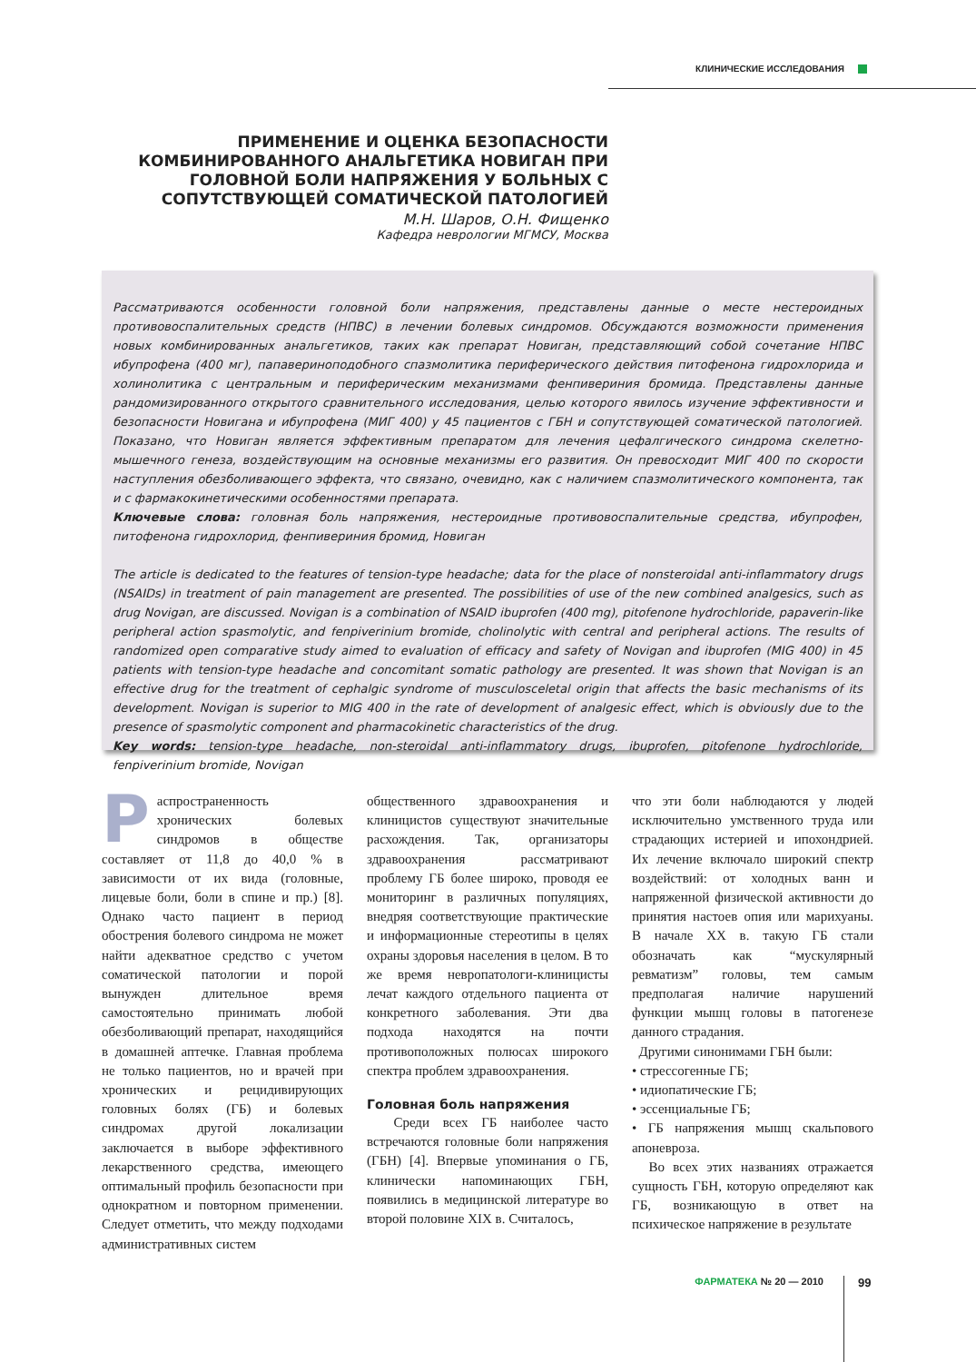КЛИНИЧЕСКИЕ ИССЛЕДОВАНИЯ
ПРИМЕНЕНИЕ И ОЦЕНКА БЕЗОПАСНОСТИ КОМБИНИРОВАННОГО АНАЛЬГЕТИКА НОВИГАН ПРИ ГОЛОВНОЙ БОЛИ НАПРЯЖЕНИЯ У БОЛЬНЫХ С СОПУТСТВУЮЩЕЙ СОМАТИЧЕСКОЙ ПАТОЛОГИЕЙ
М.Н. Шаров, О.Н. Фищенко
Кафедра неврологии МГМСУ, Москва
Рассматриваются особенности головной боли напряжения, представлены данные о месте нестероидных противовоспалительных средств (НПВС) в лечении болевых синдромов. Обсуждаются возможности применения новых комбинированных анальгетиков, таких как препарат Новиган, представляющий собой сочетание НПВС ибупрофена (400 мг), папавериноподобного спазмолитика периферического действия питофенона гидрохлорида и холинолитика с центральным и периферическим механизмами фенпивериния бромида. Представлены данные рандомизированного открытого сравнительного исследования, целью которого явилось изучение эффективности и безопасности Новигана и ибупрофена (МИГ 400) у 45 пациентов с ГБН и сопутствующей соматической патологией. Показано, что Новиган является эффективным препаратом для лечения цефалгического синдрома скелетно-мышечного генеза, воздействующим на основные механизмы его развития. Он превосходит МИГ 400 по скорости наступления обезболивающего эффекта, что связано, очевидно, как с наличием спазмолитического компонента, так и с фармакокинетическими особенностями препарата.
Ключевые слова: головная боль напряжения, нестероидные противовоспалительные средства, ибупрофен, питофенона гидрохлорид, фенпивериния бромид, Новиган
The article is dedicated to the features of tension-type headache; data for the place of nonsteroidal anti-inflammatory drugs (NSAIDs) in treatment of pain management are presented. The possibilities of use of the new combined analgesics, such as drug Novigan, are discussed. Novigan is a combination of NSAID ibuprofen (400 mg), pitofenone hydrochloride, papaverin-like peripheral action spasmolytic, and fenpiverinium bromide, cholinolytic with central and peripheral actions. The results of randomized open comparative study aimed to evaluation of efficacy and safety of Novigan and ibuprofen (MIG 400) in 45 patients with tension-type headache and concomitant somatic pathology are presented. It was shown that Novigan is an effective drug for the treatment of cephalgic syndrome of musculosceletal origin that affects the basic mechanisms of its development. Novigan is superior to MIG 400 in the rate of development of analgesic effect, which is obviously due to the presence of spasmolytic component and pharmacokinetic characteristics of the drug.
Key words: tension-type headache, non-steroidal anti-inflammatory drugs, ibuprofen, pitofenone hydrochloride, fenpiverinium bromide, Novigan
Распространенность хронических болевых синдромов в обществе составляет от 11,8 до 40,0 % в зависимости от их вида (головные, лицевые боли, боли в спине и пр.) [8]. Однако часто пациент в период обострения болевого синдрома не может найти адекватное средство с учетом соматической патологии и порой вынужден длительное время самостоятельно принимать любой обезболивающий препарат, находящийся в домашней аптечке. Главная проблема не только пациентов, но и врачей при хронических и рецидивирующих головных болях (ГБ) и болевых синдромах другой локализации заключается в выборе эффективного лекарственного средства, имеющего оптимальный профиль безопасности при однократном и повторном применении. Следует отметить, что между подходами административных систем
общественного здравоохранения и клиницистов существуют значительные расхождения. Так, организаторы здравоохранения рассматривают проблему ГБ более широко, проводя ее мониторинг в различных популяциях, внедряя соответствующие практические и информационные стереотипы в целях охраны здоровья населения в целом. В то же время невропатологи-клиницисты лечат каждого отдельного пациента от конкретного заболевания. Эти два подхода находятся на почти противоположных полюсах широкого спектра проблем здравоохранения.
Головная боль напряжения
Среди всех ГБ наиболее часто встречаются головные боли напряжения (ГБН) [4]. Впервые упоминания о ГБ, клинически напоминающих ГБН, появились в медицинской литературе во второй половине XIX в. Считалось,
что эти боли наблюдаются у людей исключительно умственного труда или страдающих истерией и ипохондрией. Их лечение включало широкий спектр воздействий: от холодных ванн и напряженной физической активности до принятия настоев опия или марихуаны. В начале XX в. такую ГБ стали обозначать как “мускулярный ревматизм” головы, тем самым предполагая наличие нарушений функции мышц головы в патогенезе данного страдания.
Другими синонимами ГБН были:
• стрессогенные ГБ;
• идиопатические ГБ;
• эссенциальные ГБ;
• ГБ напряжения мышц скальпового апоневроза.
Во всех этих названиях отражается сущность ГБН, которую определяют как ГБ, возникающую в ответ на психическое напряжение в результате
ФАРМАТЕКА № 20 — 2010 99